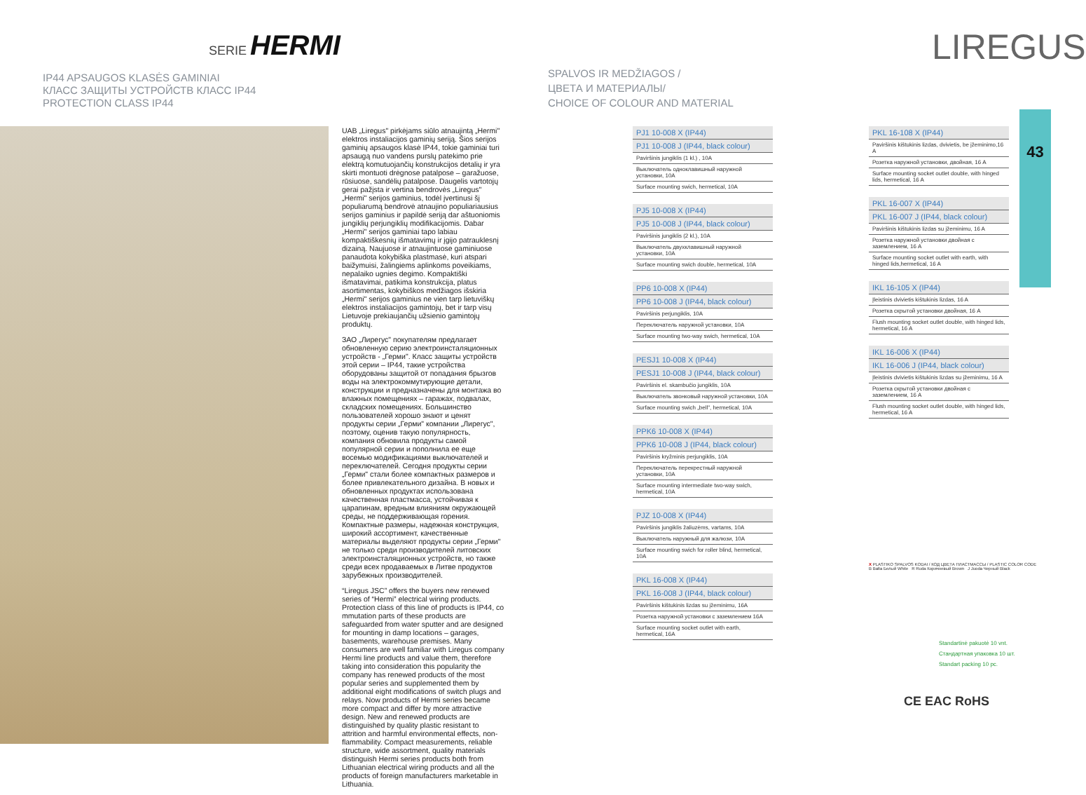SERIE HERMI
IP44 APSAUGOS KLASĖS GAMINIAI
КЛАСС ЗАЩИТЫ УСТРОЙСТВ КЛАСС IP44
PROTECTION CLASS IP44
UAB „Liregus" pirkėjams siūlo atnaujintą „Hermi" elektros instaliacijos gaminių seriją. Šios serijos gaminių apsaugos klasė IP44, tokie gaminiai turi apsaugą nuo vandens purslų patekimo prie elektrą komutuojančių konstrukcijos detalių ir yra skirti montuoti drėgnose patalpose – garažuose, rūsiuose, sandėlių patalpose. Daugelis vartotojų gerai pažįsta ir vertina bendrovės „Liregus" „Hermi" serijos gaminius, todėl įvertinusi šį populiarumą bendrovė atnaujino populiariausius serijos gaminius ir papildė seriją dar aštuoniomis jungiklių perjungiklių modifikacijomis. Dabar „Hermi" serijos gaminiai tapo labiau kompaktiškesnių išmatavimų ir įgijo patrauklesnį dizainą. Naujuose ir atnaujintuose gaminiuose panaudota kokybiška plastmasė, kuri atspari baižymuisi, žalingiems aplinkoms poveikiams, nepalaiko ugnies degimo. Kompaktiški išmatavimai, patikima konstrukcija, platus asortimentas, kokybiškos medžiagos išskiria „Hermi" serijos gaminius ne vien tarp lietuviškų elektros instaliacijos gamintojų, bet ir tarp visų Lietuvoje prekiaujančių užsienio gamintojų produktų.
ЗАО „Лирегус" покупателям предлагает обновленную серию электроинсталяционных устройств - „Герми". Класс защиты устройств этой серии – IP44, такие устройства оборудованы защитой от попадания брызгов воды на электрокоммутирующие детали, конструкции и предназначены для монтажа во влажных помещениях – гаражах, подвалах, складских помещениях. Большинство пользователей хорошо знают и ценят продукты серии „Герми" компании „Лирегус", поэтому, оценив такую популярность, компания обновила продукты самой популярной серии и пополнила ее еще восемью модификациями выключателей и переключателей. Сегодня продукты серии „Герми" стали более компактных размеров и более привлекательного дизайна. В новых и обновленных продуктах использована качественная пластмасса, устойчивая к царапинам, вредным влияниям окружающей среды, не поддерживающая горения. Компактные размеры, надежная конструкция, широкий ассортимент, качественные материалы выделяют продукты серии „Герми" не только среди производителей литовских электроинсталяционных устройств, но также среди всех продаваемых в Литве продуктов зарубежных производителей.
“Liregus JSC” offers the buyers new renewed series of “Hermi” electrical wiring products. Protection class of this line of products is IP44, co mmutation parts of these products are safeguarded from water sputter and are designed for mounting in damp locations – garages, basements, warehouse premises. Many consumers are well familiar with Liregus company Hermi line products and value them, therefore taking into consideration this popularity the company has renewed products of the most popular series and supplemented them by additional eight modifications of switch plugs and relays. Now products of Hermi series became more compact and differ by more attractive design. New and renewed products are distinguished by quality plastic resistant to attrition and harmful environmental effects, non-flammability. Compact measurements, reliable structure, wide assortment, quality materials distinguish Hermi series products both from Lithuanian electrical wiring products and all the products of foreign manufacturers marketable in Lithuania.
SPALVOS IR MEDŽIAGOS /
ЦВЕТА И МАТЕРИАЛЫ/
CHOICE OF COLOUR AND MATERIAL
LIREGUS
43
| PJ1 10-008 X (IP44) |
| PJ1 10-008 J (IP44, black colour) |
| Paviršinis jungiklis (1 kl.) , 10A |
| Выключатель одноклавишный наружной установки, 10A |
| Surface mounting swich, hermetical, 10A |
| PJ5 10-008 X (IP44) |
| PJ5 10-008 J (IP44, black colour) |
| Paviršinis jungiklis (2 kl.), 10A |
| Выключатель двухклавишный наружной установки, 10A |
| Surface mounting swich double, hermetical, 10A |
| PP6 10-008 X (IP44) |
| PP6 10-008 J (IP44, black colour) |
| Paviršinis perjungiklis, 10A |
| Переключатель наружной установки, 10A |
| Surface mounting two-way swich, hermetical, 10A |
| PESJ1 10-008 X (IP44) |
| PESJ1 10-008 J (IP44, black colour) |
| Paviršinis el. skambučio jungiklis, 10A |
| Выключатель звонковый наружной установки, 10A |
| Surface mounting swich „bell", hermetical, 10A |
| PPK6 10-008 X (IP44) |
| PPK6 10-008 J (IP44, black colour) |
| Paviršinis kryžminis perjungiklis, 10A |
| Переключатель перекрестный наружной установки, 10A |
| Surface mounting intermediate two-way swich, hermetical, 10A |
| PJZ 10-008 X (IP44) |
| Paviršinis jungiklis žaliuzėms, vartams, 10A |
| Выключатель наружный для жалюзи, 10A |
| Surface mounting swich for roller blind, hermetical, 10A |
| PKL 16-008 X (IP44) |
| PKL 16-008 J (IP44, black colour) |
| Paviršinis kištukinis lizdas su įžeminimu, 16A |
| Розетка наружной установки с заземлением 16A |
| Surface mounting socket outlet with earth, hermetical, 16A |
| PKL 16-108 X (IP44) |
| Paviršinis kištukinis lizdas, dvivietis, be įžeminimo,16 A |
| Розетка наружной установки, двойная, 16 A |
| Surface mounting socket outlet double, with hinged lids, hermetical, 16 A |
| PKL 16-007 X (IP44) |
| PKL 16-007 J (IP44, black colour) |
| Paviršinis kištukinis lizdas su įžeminimu, 16 A |
| Розетка наружной установки двойная с заземлением, 16 A |
| Surface mounting socket outlet with earth, with hinged lids,hermetical, 16 A |
| IKL 16-105 X (IP44) |
| Įleistinis dvivietis kištukinis lizdas, 16 A |
| Розетка скрытой установки двойная, 16 A |
| Flush mounting socket outlet double, with hinged lids, hermetical, 16 A |
| IKL 16-006 X (IP44) |
| IKL 16-006 J (IP44, black colour) |
| Įleistinis dvivietis kištukinis lizdas su įžeminimu, 16 A |
| Розетка скрытой установки двойная с заземлением, 16 A |
| Flush mounting socket outlet double, with hinged lids, hermetical, 16 A |
X PLASTIKO SPALVOS KODAI / КОД ЦВЕТА ПЛАСТМАССЫ / PLASTIC COLOR CODE
B Balta Белый White R Ruda Коричневый Brown J Juoda Черный Black
Standartinė pakuotė 10 vnt.
Стандартная упаковка 10 шт.
Standart packing 10 pc.
CE EAC RoHS